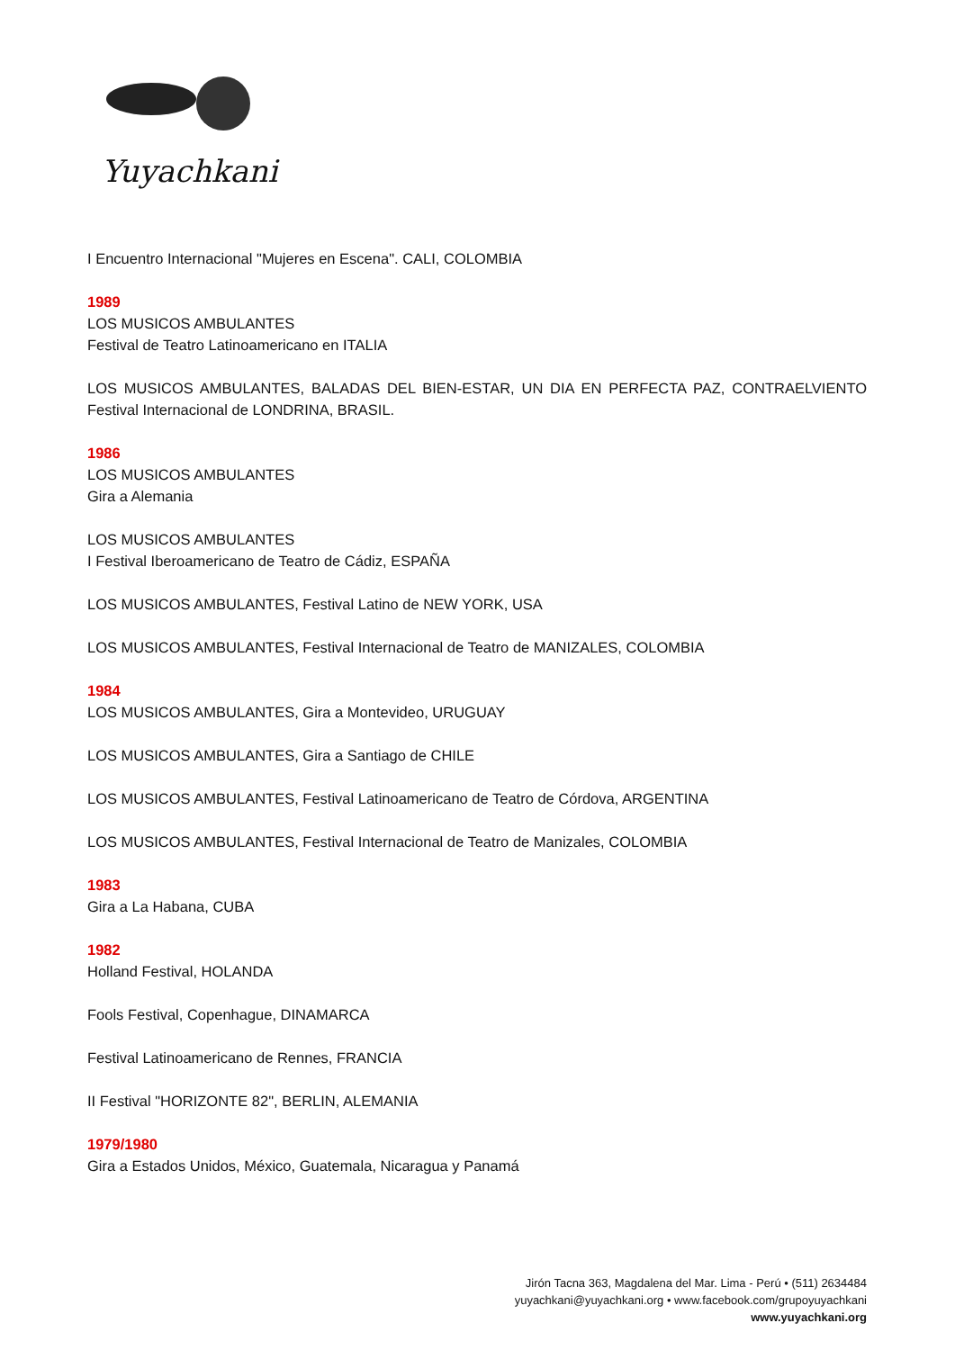Yuyachkani
I Encuentro Internacional "Mujeres en Escena". CALI, COLOMBIA
1989
LOS MUSICOS AMBULANTES
Festival de Teatro Latinoamericano en ITALIA
LOS MUSICOS AMBULANTES, BALADAS DEL BIEN-ESTAR, UN DIA EN PERFECTA PAZ, CONTRAELVIENTO Festival Internacional de LONDRINA, BRASIL.
1986
LOS MUSICOS AMBULANTES
Gira a Alemania
LOS MUSICOS AMBULANTES
I Festival Iberoamericano de Teatro de Cádiz, ESPAÑA
LOS MUSICOS AMBULANTES, Festival Latino de NEW YORK, USA
LOS MUSICOS AMBULANTES, Festival Internacional de Teatro de MANIZALES, COLOMBIA
1984
LOS MUSICOS AMBULANTES, Gira a Montevideo, URUGUAY
LOS MUSICOS AMBULANTES, Gira a Santiago de CHILE
LOS MUSICOS AMBULANTES, Festival Latinoamericano de Teatro de Córdova, ARGENTINA
LOS MUSICOS AMBULANTES, Festival Internacional de Teatro de Manizales, COLOMBIA
1983
Gira a La Habana, CUBA
1982
Holland Festival, HOLANDA
Fools Festival, Copenhague, DINAMARCA
Festival Latinoamericano de Rennes, FRANCIA
II Festival "HORIZONTE 82", BERLIN, ALEMANIA
1979/1980
Gira a Estados Unidos, México, Guatemala, Nicaragua y Panamá
Jirón Tacna 363, Magdalena del Mar. Lima - Perú • (511) 2634484
yuyachkani@yuyachkani.org • www.facebook.com/grupoyuyachkani
www.yuyachkani.org